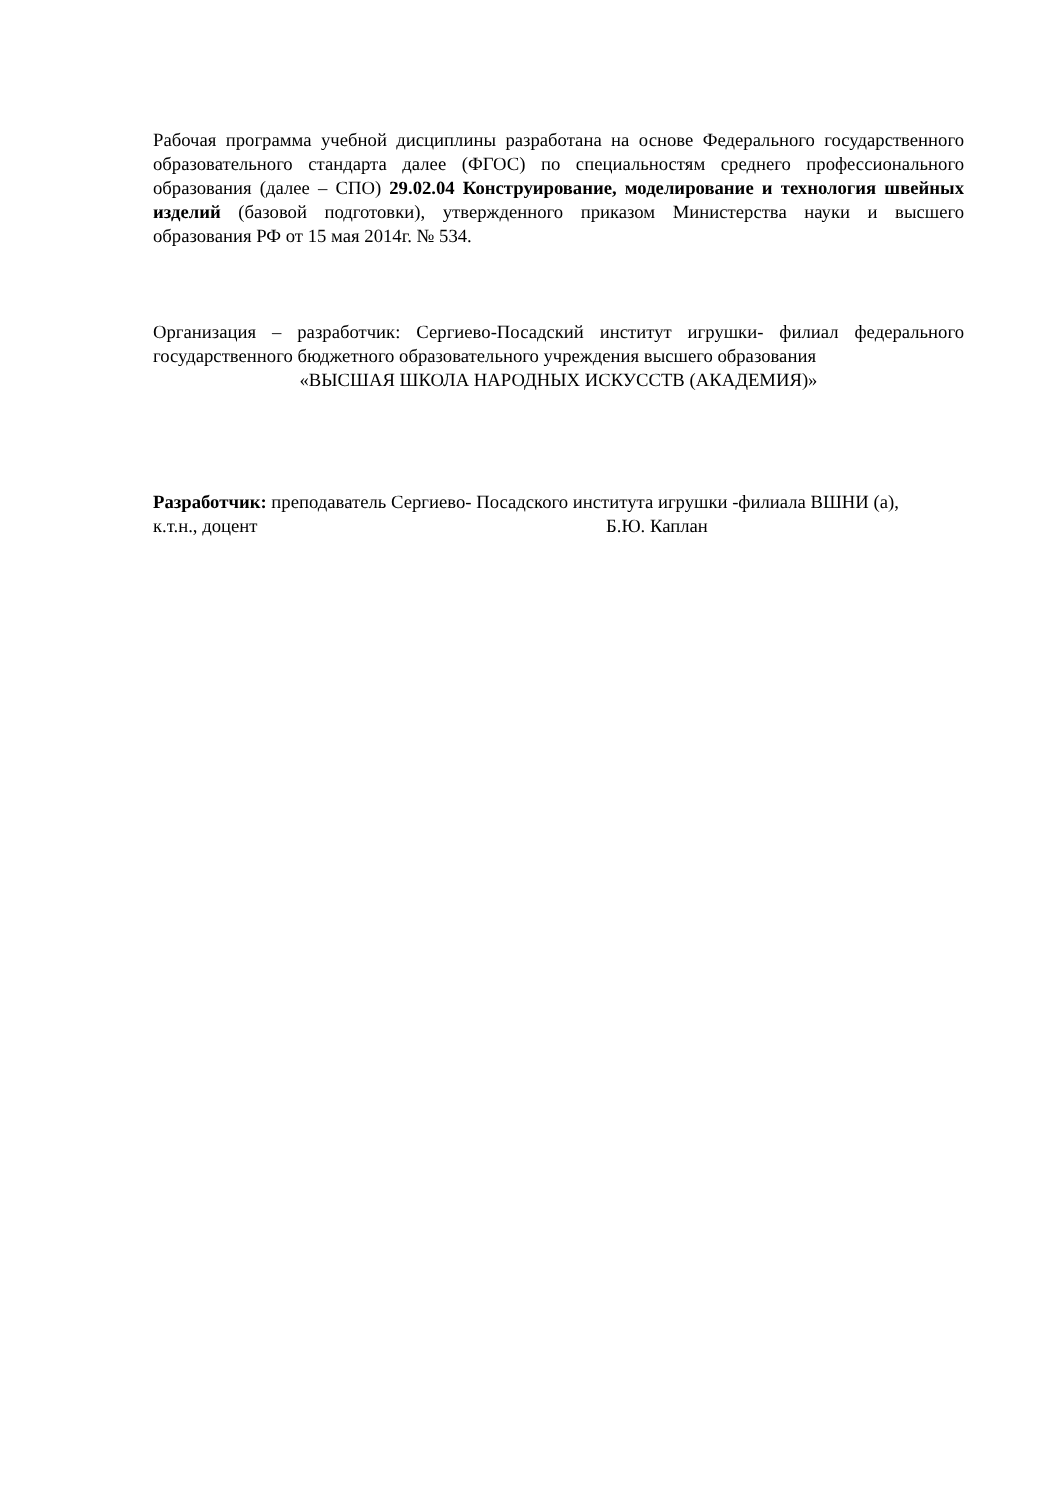Рабочая программа учебной дисциплины разработана на основе Федерального государственного образовательного стандарта далее (ФГОС) по специальностям среднего профессионального образования (далее – СПО) 29.02.04 Конструирование, моделирование и технология швейных изделий (базовой подготовки), утвержденного приказом Министерства науки и высшего образования РФ от 15 мая 2014г. № 534.
Организация – разработчик: Сергиево-Посадский институт игрушки- филиал федерального государственного бюджетного образовательного учреждения высшего образования
«ВЫСШАЯ ШКОЛА НАРОДНЫХ ИСКУССТВ (АКАДЕМИЯ)»
Разработчик: преподаватель Сергиево- Посадского института игрушки -филиала ВШНИ (а),
к.т.н., доцент Б.Ю. Каплан